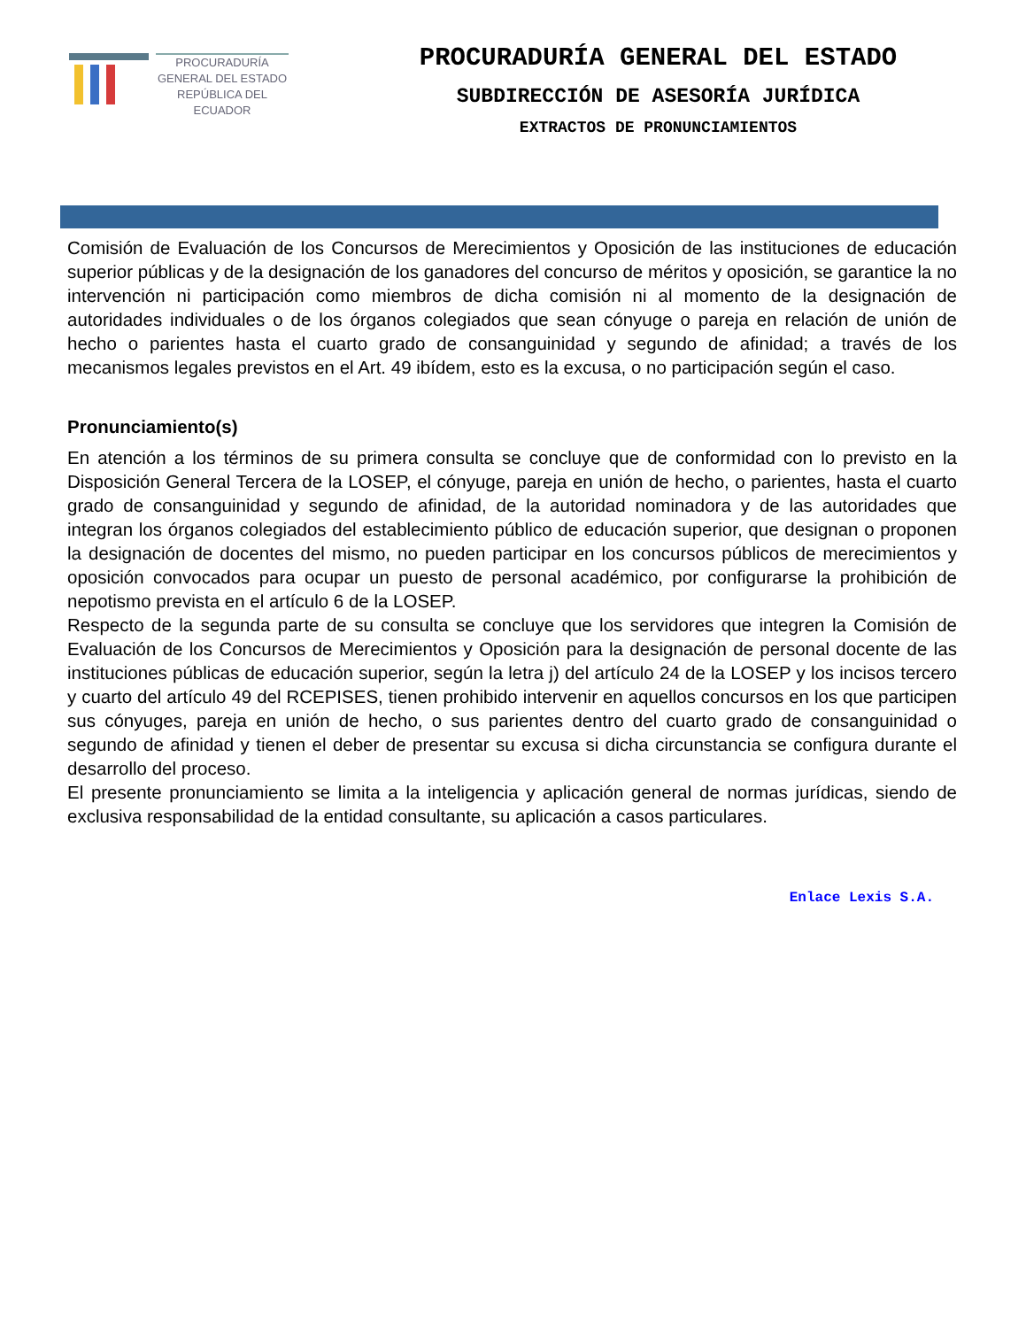PROCURADURÍA
GENERAL DEL ESTADO
REPÚBLICA DEL ECUADOR
PROCURADURÍA GENERAL DEL ESTADO
SUBDIRECCIÓN DE ASESORÍA JURÍDICA
EXTRACTOS DE PRONUNCIAMIENTOS
Comisión de Evaluación de los Concursos de Merecimientos y Oposición de las instituciones de educación superior públicas y de la designación de los ganadores del concurso de méritos y oposición, se garantice la no intervención ni participación como miembros de dicha comisión ni al momento de la designación de autoridades individuales o de los órganos colegiados que sean cónyuge o pareja en relación de unión de hecho o parientes hasta el cuarto grado de consanguinidad y segundo de afinidad; a través de los mecanismos legales previstos en el Art. 49 ibídem, esto es la excusa, o no participación según el caso.
Pronunciamiento(s)
En atención a los términos de su primera consulta se concluye que de conformidad con lo previsto en la Disposición General Tercera de la LOSEP, el cónyuge, pareja en unión de hecho, o parientes, hasta el cuarto grado de consanguinidad y segundo de afinidad, de la autoridad nominadora y de las autoridades que integran los órganos colegiados del establecimiento público de educación superior, que designan o proponen la designación de docentes del mismo, no pueden participar en los concursos públicos de merecimientos y oposición convocados para ocupar un puesto de personal académico, por configurarse la prohibición de nepotismo prevista en el artículo 6 de la LOSEP.
Respecto de la segunda parte de su consulta se concluye que los servidores que integren la Comisión de Evaluación de los Concursos de Merecimientos y Oposición para la designación de personal docente de las instituciones públicas de educación superior, según la letra j) del artículo 24 de la LOSEP y los incisos tercero y cuarto del artículo 49 del RCEPISES, tienen prohibido intervenir en aquellos concursos en los que participen sus cónyuges, pareja en unión de hecho, o sus parientes dentro del cuarto grado de consanguinidad o segundo de afinidad y tienen el deber de presentar su excusa si dicha circunstancia se configura durante el desarrollo del proceso.
El presente pronunciamiento se limita a la inteligencia y aplicación general de normas jurídicas, siendo de exclusiva responsabilidad de la entidad consultante, su aplicación a casos particulares.
Enlace Lexis S.A.